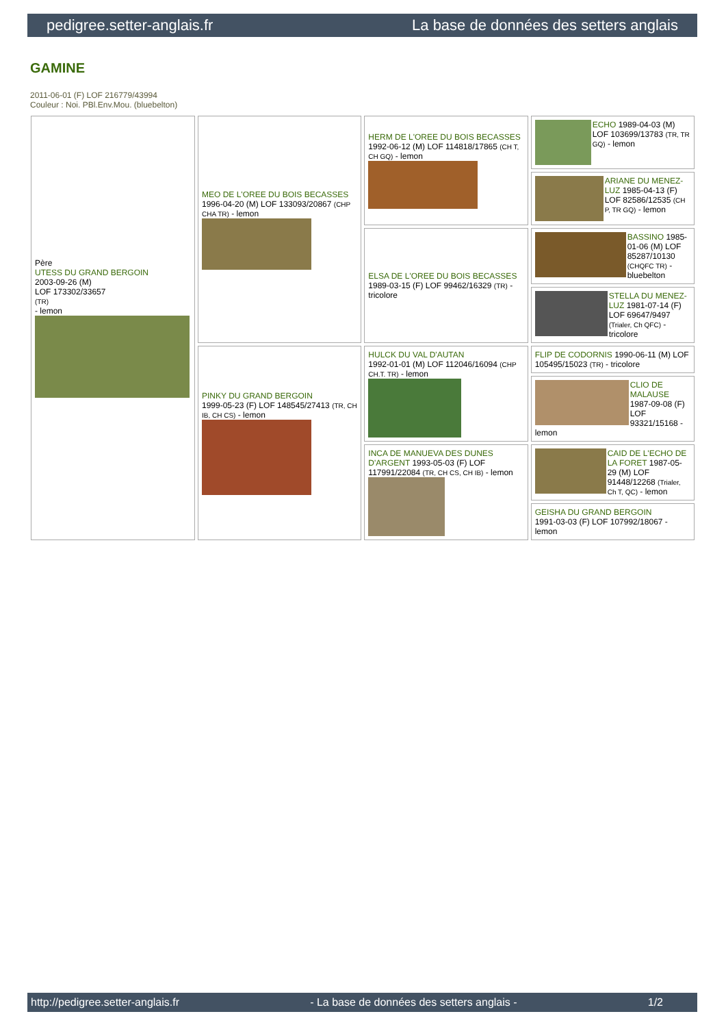pedigree.setter-anglais.fr La base de données des setters anglais
GAMINE
2011-06-01 (F) LOF 216779/43994
Couleur : Noi. PBl.Env.Mou. (bluebelton)
| Père UTESS DU GRAND BERGOIN 2003-09-26 (M) LOF 173302/33657 (TR) - lemon | MEO DE L'OREE DU BOIS BECASSES 1996-04-20 (M) LOF 133093/20867 (CHP CHA TR) - lemon | HERM DE L'OREE DU BOIS BECASSES 1992-06-12 (M) LOF 114818/17865 (CH T, CH GQ) - lemon | ECHO 1989-04-03 (M) LOF 103699/13783 (TR, TR GQ) - lemon |
| | | | ARIANE DU MENEZ-LUZ 1985-04-13 (F) LOF 82586/12535 (CH P, TR GQ) - lemon |
| | | ELSA DE L'OREE DU BOIS BECASSES 1989-03-15 (F) LOF 99462/16329 (TR) - tricolore | BASSINO 1985-01-06 (M) LOF 85287/10130 (CHQFC TR) - bluebelton |
| | | | STELLA DU MENEZ-LUZ 1981-07-14 (F) LOF 69647/9497 (Trialer, Ch QFC) - tricolore |
| | PINKY DU GRAND BERGOIN 1999-05-23 (F) LOF 148545/27413 (TR, CH IB, CH CS) - lemon | HULCK DU VAL D'AUTAN 1992-01-01 (M) LOF 112046/16094 (CHP CH.T. TR) - lemon | FLIP DE CODORNIS 1990-06-11 (M) LOF 105495/15023 (TR) - tricolore |
| | | | CLIO DE MALAUSE 1987-09-08 (F) LOF 93321/15168 - lemon |
| | | INCA DE MANUEVA DES DUNES D'ARGENT 1993-05-03 (F) LOF 117991/22084 (TR, CH CS, CH IB) - lemon | CAID DE L'ECHO DE LA FORET 1987-05-29 (M) LOF 91448/12268 (Trialer, Ch T, QC) - lemon |
| | | | GEISHA DU GRAND BERGOIN 1991-03-03 (F) LOF 107992/18067 - lemon |
http://pedigree.setter-anglais.fr - La base de données des setters anglais - 1/2